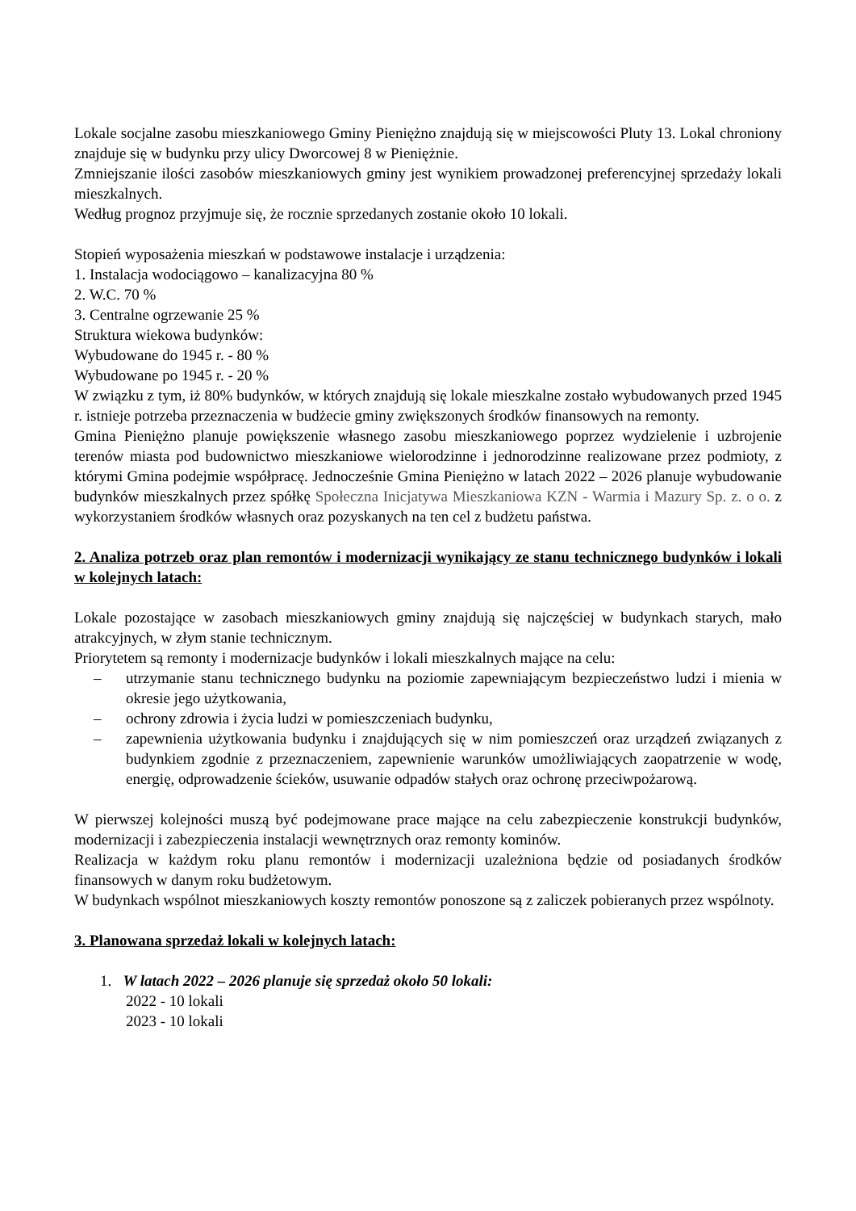Lokale socjalne zasobu mieszkaniowego Gminy Pieniężno znajdują się w miejscowości Pluty 13. Lokal chroniony znajduje się w budynku przy ulicy Dworcowej 8 w Pieniężnie.
Zmniejszanie ilości zasobów mieszkaniowych gminy jest wynikiem prowadzonej preferencyjnej sprzedaży lokali mieszkalnych.
Według prognoz przyjmuje się, że rocznie sprzedanych zostanie około 10 lokali.
Stopień wyposażenia mieszkań w podstawowe instalacje i urządzenia:
1. Instalacja wodociągowo – kanalizacyjna 80 %
2. W.C. 70 %
3. Centralne ogrzewanie 25 %
Struktura wiekowa budynków:
Wybudowane do 1945 r. - 80 %
Wybudowane po 1945 r. - 20 %
W związku z tym, iż 80% budynków, w których znajdują się lokale mieszkalne zostało wybudowanych przed 1945 r. istnieje potrzeba przeznaczenia w budżecie gminy zwiększonych środków finansowych na remonty.
Gmina Pieniężno planuje powiększenie własnego zasobu mieszkaniowego poprzez wydzielenie i uzbrojenie terenów miasta pod budownictwo mieszkaniowe wielorodzinne i jednorodzinne realizowane przez podmioty, z którymi Gmina podejmie współpracę. Jednocześnie Gmina Pieniężno w latach 2022 – 2026 planuje wybudowanie budynków mieszkalnych przez spółkę Społeczna Inicjatywa Mieszkaniowa KZN - Warmia i Mazury Sp. z. o o. z wykorzystaniem środków własnych oraz pozyskanych na ten cel z budżetu państwa.
2. Analiza potrzeb oraz plan remontów i modernizacji wynikający ze stanu technicznego budynków i lokali w kolejnych latach:
Lokale pozostające w zasobach mieszkaniowych gminy znajdują się najczęściej w budynkach starych, mało atrakcyjnych, w złym stanie technicznym.
Priorytetem są remonty i modernizacje budynków i lokali mieszkalnych mające na celu:
– utrzymanie stanu technicznego budynku na poziomie zapewniającym bezpieczeństwo ludzi i mienia w okresie jego użytkowania,
– ochrony zdrowia i życia ludzi w pomieszczeniach budynku,
– zapewnienia użytkowania budynku i znajdujących się w nim pomieszczeń oraz urządzeń związanych z budynkiem zgodnie z przeznaczeniem, zapewnienie warunków umożliwiających zaopatrzenie w wodę, energię, odprowadzenie ścieków, usuwanie odpadów stałych oraz ochronę przeciwpożarową.
W pierwszej kolejności muszą być podejmowane prace mające na celu zabezpieczenie konstrukcji budynków, modernizacji i zabezpieczenia instalacji wewnętrznych oraz remonty kominów.
Realizacja w każdym roku planu remontów i modernizacji uzależniona będzie od posiadanych środków finansowych w danym roku budżetowym.
W budynkach wspólnot mieszkaniowych koszty remontów ponoszone są z zaliczek pobieranych przez wspólnoty.
3. Planowana sprzedaż lokali w kolejnych latach:
1. W latach 2022 – 2026 planuje się sprzedaż około 50 lokali:
2022 - 10 lokali
2023 - 10 lokali